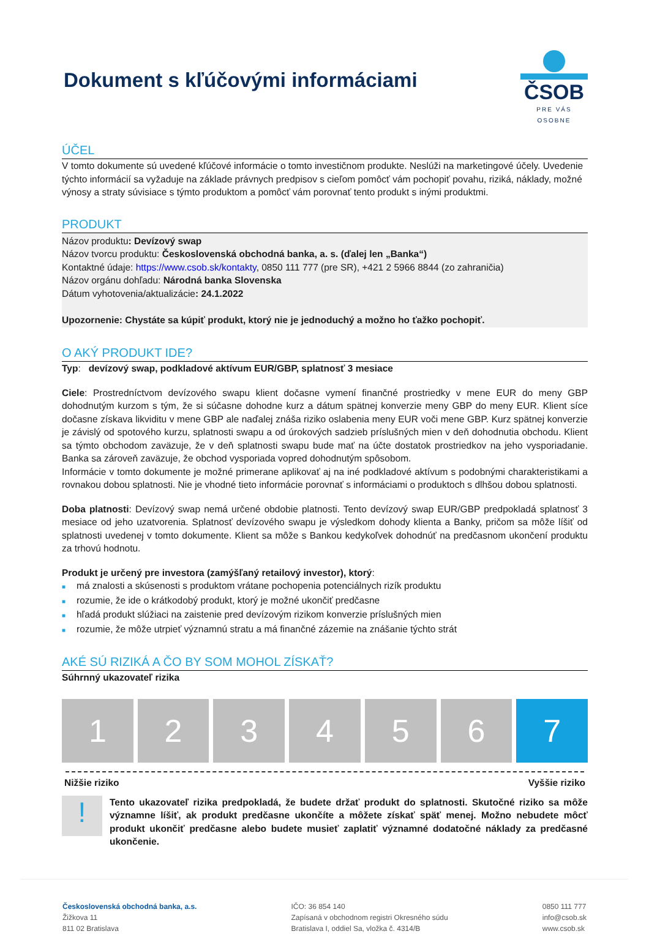Dokument s kľúčovými informáciami
ČSOB
PRE VÁS OSOBNE
ÚČEL
V tomto dokumente sú uvedené kľúčové informácie o tomto investičnom produkte. Neslúži na marketingové účely. Uvedenie týchto informácií sa vyžaduje na základe právnych predpisov s cieľom pomôcť vám pochopiť povahu, riziká, náklady, možné výnosy a straty súvisiace s týmto produktom a pomôcť vám porovnať tento produkt s inými produktmi.
PRODUKT
Názov produktu: Devízový swap
Názov tvorcu produktu: Československá obchodná banka, a. s. (ďalej len „Banka“)
Kontaktné údaje: https://www.csob.sk/kontakty, 0850 111 777 (pre SR), +421 2 5966 8844 (zo zahraničia)
Názov orgánu dohľadu: Národná banka Slovenska
Dátum vyhotovenia/aktualizácie: 24.1.2022
Upozornenie: Chystáte sa kúpiť produkt, ktorý nie je jednoduchý a možno ho ťažko pochopiť.
O AKÝ PRODUKT IDE?
Typ: devízový swap, podkladové aktívum EUR/GBP, splatnosť 3 mesiace
Ciele: Prostredníctvom devízového swapu klient dočasne vymení finančné prostriedky v mene EUR do meny GBP dohodnutým kurzom s tým, že si súčasne dohodne kurz a dátum spätnej konverzie meny GBP do meny EUR. Klient síce dočasne získava likviditu v mene GBP ale naďalej znáša riziko oslabenia meny EUR voči mene GBP. Kurz spätnej konverzie je závislý od spotového kurzu, splatnosti swapu a od úrokových sadzieb príslušných mien v deň dohodnutia obchodu. Klient sa týmto obchodom zaväzuje, že v deň splatnosti swapu bude mať na účte dostatok prostriedkov na jeho vysporiadanie. Banka sa zároveň zaväzuje, že obchod vysporiada vopred dohodnutým spôsobom.
Informácie v tomto dokumente je možné primerane aplikovať aj na iné podkladové aktívum s podobnými charakteristikami a rovnakou dobou splatnosti. Nie je vhodné tieto informácie porovnať s informáciami o produktoch s dlhšou dobou splatnosti.
Doba platnosti: Devízový swap nemá určené obdobie platnosti. Tento devízový swap EUR/GBP predpokladá splatnosť 3 mesiace od jeho uzatvorenia. Splatnosť devízového swapu je výsledkom dohody klienta a Banky, pričom sa môže líšiť od splatnosti uvedenej v tomto dokumente. Klient sa môže s Bankou kedykoľvek dohodnúť na predčasnom ukončení produktu za trhovú hodnotu.
Produkt je určený pre investora (zamýšľaný retailový investor), ktorý:
■ má znalosti a skúsenosti s produktom vrátane pochopenia potenciálnych rizík produktu
■ rozumie, že ide o krátkodobý produkt, ktorý je možné ukončiť predčasne
■ hľadá produkt slúžiaci na zaistenie pred devízovým rizikom konverzie príslušných mien
■ rozumie, že môže utrpieť významnú stratu a má finančné zázemie na znášanie týchto strát
AKÉ SÚ RIZIKÁ A ČO BY SOM MOHOL ZÍSKAŤ?
Súhrnný ukazovateľ rizika
1 2 3 4 5 6 7
Nižšie riziko Vyššie riziko
!
Tento ukazovateľ rizika predpokladá, že budete držať produkt do splatnosti. Skutočné riziko sa môže významne líšiť, ak produkt predčasne ukončíte a môžete získať späť menej. Možno nebudete môcť produkt ukončiť predčasne alebo budete musieť zaplatiť významné dodatočné náklady za predčasné ukončenie.
Československá obchodná banka, a.s.
Žižkova 11
811 02 Bratislava
IČO: 36 854 140
Zapísaná v obchodnom registri Okresného súdu
Bratislava I, oddiel Sa, vložka č. 4314/B
0850 111 777
info@csob.sk
www.csob.sk